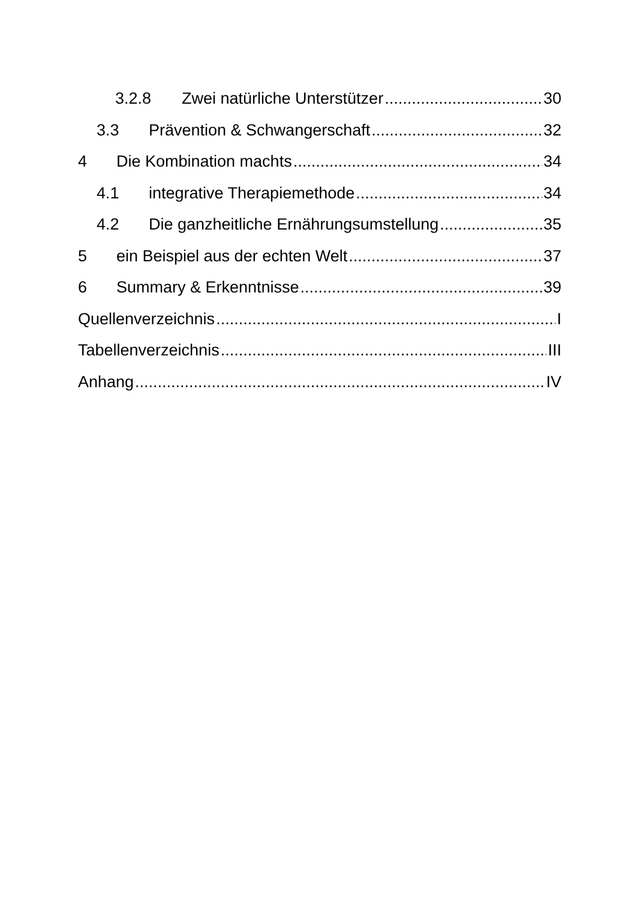3.2.8 Zwei natürliche Unterstützer 30
3.3 Prävention & Schwangerschaft 32
4 Die Kombination machts 34
4.1 integrative Therapiemethode 34
4.2 Die ganzheitliche Ernährungsumstellung 35
5 ein Beispiel aus der echten Welt 37
6 Summary & Erkenntnisse 39
Quellenverzeichnis I
Tabellenverzeichnis III
Anhang IV